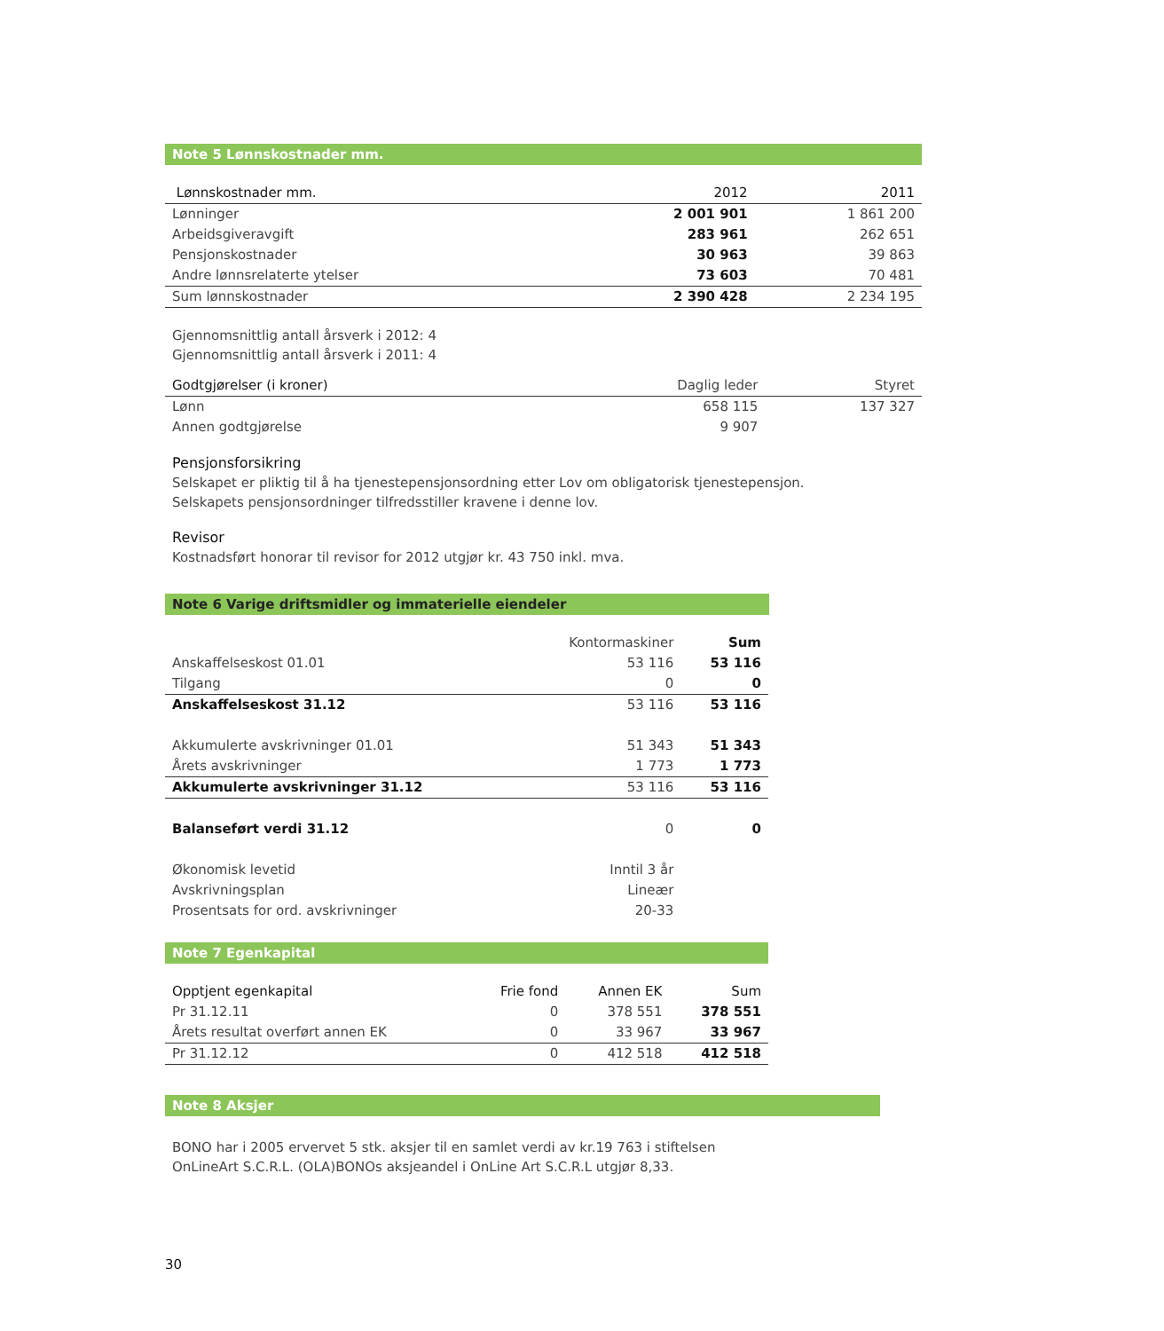Note 5 Lønnskostnader mm.
| Lønnskostnader mm. | 2012 | 2011 |
| --- | --- | --- |
| Lønninger | 2 001 901 | 1 861 200 |
| Arbeidsgiveravgift | 283 961 | 262 651 |
| Pensjonskostnader | 30 963 | 39 863 |
| Andre lønnsrelaterte ytelser | 73 603 | 70 481 |
| Sum lønnskostnader | 2 390 428 | 2 234 195 |
Gjennomsnittlig antall årsverk i 2012: 4
Gjennomsnittlig antall årsverk i 2011: 4
| Godtgjørelser (i kroner) | Daglig leder | Styret |
| Lønn | 658 115 | 137 327 |
| Annen godtgjørelse | 9 907 | |
Pensjonsforsikring
Selskapet er pliktig til å ha tjenestepensjonsordning etter Lov om obligatorisk tjenestepensjon.
Selskapets pensjonsordninger tilfredsstiller kravene i denne lov.
Revisor
Kostnadsført honorar til revisor for 2012 utgjør kr. 43 750 inkl. mva.
Note 6 Varige driftsmidler og immaterielle eiendeler
| | Kontormaskiner | Sum |
| Anskaffelseskost 01.01 | 53 116 | 53 116 |
| Tilgang | 0 | 0 |
| Anskaffelseskost 31.12 | 53 116 | 53 116 |
| Akkumulerte avskrivninger 01.01 | 51 343 | 51 343 |
| Årets avskrivninger | 1 773 | 1 773 |
| Akkumulerte avskrivninger 31.12 | 53 116 | 53 116 |
| Balanseført verdi 31.12 | 0 | 0 |
| Økonomisk levetid | Inntil 3 år | |
| Avskrivningsplan | Lineær | |
| Prosentsats for ord. avskrivninger | 20-33 | |
Note 7 Egenkapital
| Opptjent egenkapital | Frie fond | Annen EK | Sum |
| --- | --- | --- | --- |
| Pr 31.12.11 | 0 | 378 551 | 378 551 |
| Årets resultat overført annen EK | 0 | 33 967 | 33 967 |
| Pr 31.12.12 | 0 | 412 518 | 412 518 |
Note 8 Aksjer
BONO har i 2005 ervervet 5 stk. aksjer til en samlet verdi av kr.19 763 i stiftelsen
OnLineArt S.C.R.L. (OLA)BONOs aksjeandel i OnLine Art S.C.R.L utgjør 8,33.
30